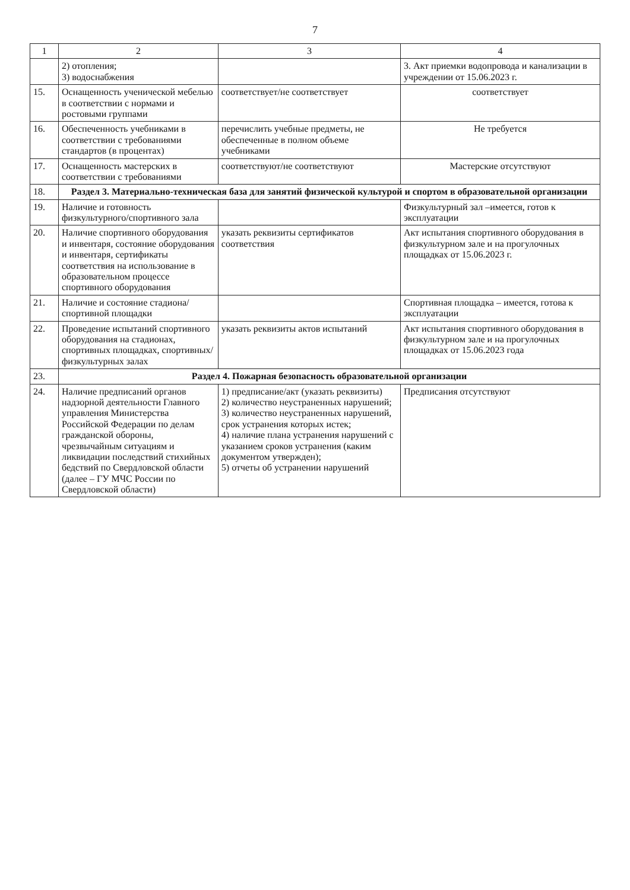7
| 1 | 2 | 3 | 4 |
| --- | --- | --- | --- |
| | 2) отопления; 3) водоснабжения | | 3. Акт приемки водопровода и канализации в учреждении от 15.06.2023 г. |
| 15. | Оснащенность ученической мебелью в соответствии с нормами и ростовыми группами | соответствует/не соответствует | соответствует |
| 16. | Обеспеченность учебниками в соответствии с требованиями стандартов (в процентах) | перечислить учебные предметы, не обеспеченные в полном объеме учебниками | Не требуется |
| 17. | Оснащенность мастерских в соответствии с требованиями | соответствуют/не соответствуют | Мастерские отсутствуют |
| 18. | Раздел 3. Материально-техническая база для занятий физической культурой и спортом в образовательной организации | | |
| 19. | Наличие и готовность физкультурного/спортивного зала | | Физкультурный зал –имеется, готов к эксплуатации |
| 20. | Наличие спортивного оборудования и инвентаря, состояние оборудования и инвентаря, сертификаты соответствия на использование в образовательном процессе спортивного оборудования | указать реквизиты сертификатов соответствия | Акт испытания спортивного оборудования в физкультурном зале и на прогулочных площадках от 15.06.2023 г. |
| 21. | Наличие и состояние стадиона/спортивной площадки | | Спортивная площадка – имеется, готова к эксплуатации |
| 22. | Проведение испытаний спортивного оборудования на стадионах, спортивных площадках, спортивных/физкультурных залах | указать реквизиты актов испытаний | Акт испытания спортивного оборудования в физкультурном зале и на прогулочных площадках от 15.06.2023 года |
| 23. | Раздел 4. Пожарная безопасность образовательной организации | | |
| 24. | Наличие предписаний органов надзорной деятельности Главного управления Министерства Российской Федерации по делам гражданской обороны, чрезвычайным ситуациям и ликвидации последствий стихийных бедствий по Свердловской области (далее – ГУ МЧС России по Свердловской области) | 1) предписание/акт (указать реквизиты) 2) количество неустраненных нарушений; 3) количество неустраненных нарушений, срок устранения которых истек; 4) наличие плана устранения нарушений с указанием сроков устранения (каким документом утвержден); 5) отчеты об устранении нарушений | Предписания отсутствуют |